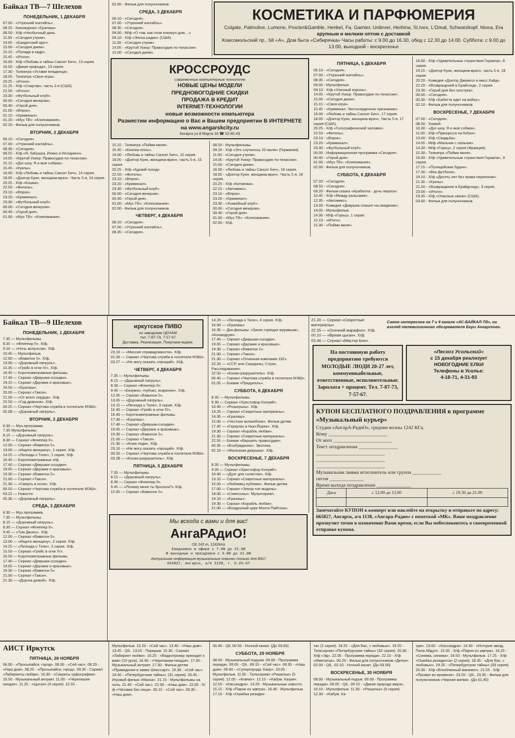Байкал ТВ—7 Шелехов
ПОНЕДЕЛЬНИК, 1 ДЕКАБРЯ
07.00 - «Утренний коктейль».
08.25 - Киножурнал «Ералаш».
08.50 - Х/ф «Необычный день.
11.00 - «Сегодня утром».
14.05 - «Бандитский круг».
15.00 - «Сегодня днем».
15.15 - «Попади в кадр».
15.45 - «Итоги».
16.00 - Х/ф «Любовь и тайны Сансет Бич», 13 серия.
16.50 - «Дикая природа», 13 серия.
17.30 - Телеигра «Устами младенца».
18.05 - Телеигра «Своя игра».
20.25 - «Итоги».
21.25 - Х/ф «Спартак», часть 2-я (США).
22.50 - «Итоги».
23.30 - «Футбольный клуб».
00.00 - «Сегодня вечером».
00.40 - «Герой дня».
01.00 - «Впрок».
01.10 - «Криминал».
01.20 - «Муз ТВ»: «Клипомания».
02.20 - Фильм для полуночников.
ВТОРНИК, 2 ДЕКАБРЯ
06.10 - «Сегодня».
07.00 - «Утренний коктейль».
08.30 - «Сегодня».
08.55 - Х/ф «Я, бабушка, Илико и Илларион».
14.05 - «Крутой Уокер: Правосудие по-техасски».
15.15 - «Дог-шоу. Я и моя собака».
15.45 - «Куклы».
16.00 - Х/ф «Любовь и тайны Сансет Бич», 14 серия.
18.05 - «Доктор Куин, женщина-врач». Часть 5-я, 14 серия.
20.25 - Х/ф «Кошка».
22.50 - «Фитиль».
23.10 - «Впрок».
23.20 - «Криминал».
23.30 - «Футбольный клуб».
00.00 - «Сегодня вечером».
00.40 - «Герой дня».
01.00 - «Муз ТВ»: «Клипомания».
02.00 - Фильм для полуночников.
СРЕДА, 3 ДЕКАБРЯ
06.10 - «Сегодня».
07.00 - «Утренний коктейль».
08.35 - «Сегодня».
09.00 - М/ф «О том, как гном покинул дом....»
09.10 - Х/ф «Эпоха радио» (США).
11.00 - «Сегодня утром».
14.05 - «Крутой Уокер: Правосудие по-техасски».
15.00 - «Сегодня днем».
КОСМЕТИКА И ПАРФЮМЕРИЯ
Colgate, Palmolive, Lumene, Procter&Gamble, Henkel, Fa, Garnier, Unilever, Herbina, St.Ives, L'Oreal, Schwarzkopf, Nivea, Era
крупным и мелким оптом с доставкой
Комсомольский пр., 58 «А», Дом быта «Сибирячка» Часы работы: с 9.00 до 16.30, обед с 12.30 до 14.00. Суббота: с 9.00 до 13.00, выходной - воскресенье
КРОССРОУДС
современные компьютерные технологии
НОВЫЕ ЦЕНЫ МОДЕЛИ
ПРЕДНОВОГОДНИЕ СКИДКИ
ПРОДАЖА В КРЕДИТ
INTERNET-ТЕХНОЛОГИИ
новые возможности компьютера
Разместим информацию о Вас и Вашем предприятии В ИНТЕРНЕТЕ
на www.angarskcity.ru
Ангарск ул.8 Марта 16 ☎ 52-65-43
15.15 - Телеигра «Пойми меня».
15.45 - «Кнопка-плюс».
16.00 - «Любовь и тайны Сансет Бич», 15 серия.
18.05 - «Доктор Куин, женщина-врач», часть 5-я, 15 серия.
20.25 - Х/ф «Адский поезд».
22.50 - «Фитиль».
23.10 - «Впрок».
23.20 - «Криминал».
23.30 - «Футбольный клуб».
00.00 - «Сегодня вечером».
00.40 - «Герой дня».
01.00 - «Муз ТВ»: «Клипомания».
02.00 - Фильм для полуночников.
ЧЕТВЕРГ, 4 ДЕКАБРЯ
06.10 - «Сегодня».
07.00 - «Утренний коктейль».
08.35 - «Сегодня».
08.50 - Мультфильмы.
09.20 - Х/ф «Это случилось 20 июля» (Германия).
11.00 - «Сегодня утром».
14.05 - «Крутой Уокер: Правосудие по-техасски».
15.00 - «Сегодня днем».
16.00 - «Любовь и тайны Сансет Бич», 16 серия.
18.05 - «Доктор Куин, женщина-врач». Часть 5-я, 16 серия.
20.25 - Х/ф «Китаянка».
22.15 - «Автомикс».
23.10 - «Впрок».
23.20 - «Криминал».
23.30 - «Хоккейный клуб».
00.00 - «Сегодня вечером».
00.40 - «Герой дня».
01.00 - «Муз ТВ»: «Клипомания».
02.00 - Х/ф.
ПЯТНИЦА, 5 ДЕКАБРЯ
06.10 - «Сегодня».
07.00 - «Утренний коктейль».
08.35 - «Сегодня».
09.00 - Мультфильм.
09.10 - Х/ф «Уличный король».
14.05 - «Крутой Уокер. Правосудие по-техасски».
15.00 - «Сегодня днем».
15.15 - «Своя игра».
15.45 - «Криминал. Чистосердечное признание».
16.00 - «Любовь и тайны Сансет Бич», 17 серия.
18.05 - «Доктор Куин, женщина-врач», Часть 5-я, 17 серия (США).
20.25 - Х/ф «Голографический человек».
22.50 - «Фитиль».
23.10 - «Впрок».
23.20 - «Криминал».
23.30 - «Футбольный клуб».
00.00 - Информационная программа «Сегодня».
00.40 - «Герой дня».
01.00 - «Муз ТВ»: «Клипомания».
02.00 - Фильм для полуночников.
СУББОТА, 6 ДЕКАБРЯ
07.20 - «Сегодня».
08.50 - «Сегодня».
09.20 - Фильм-сказка «Арабелла - дочь пирата».
10.45 - Х/ф «Между рельсами».
12.35 - «Автомикс».
13.00 - Комедия «Девушка спешит на свидание».
14.05 - Мультфильм.
14.30 - М/ф «Горец», 1 серия.
15.10 - «Итого».
15.30 - «Пойми меня».
16.00 - Х/ф «Удивительные странствия Геракла», 8 серия.
19.15 - «Доктор Куин, женщина-врач», часть 5-я, 18 серия.
20.20 - Комедия «Доктор Джекилл и мисс Хайд».
22.20 - «Возвращений в Брайсхед», 2 серия.
23.30 - «Герой дня без галстука».
00.00 - «Сегодня».
00.30 - Х/ф «Бабетта идет на войну».
02.10 - Фильм для полуночников.
ВОСКРЕСЕНЬЕ, 7 ДЕКАБРЯ
07.00 - «Сегодня».
08.00 - Хоккей.
10.30 - «Дог-шоу. Я и моя собака».
11.00 - Х/ф «Принцесса на бобах».
13.00 - Х/ф «Свадьба».
14.05 - М/ф «Мальчик с пальчик».
14.30 - М/ф «Горец», 2 серия (Франция).
15.30 - Телеигра «Пойми меня».
16.00 - Х/ф «Удивительные странствия Геракла», 9 серия.
17.15 - «Полицейские будни».
17.30 - «Век футбола».
19.10 - Х/ф «Десять лет без права переписки».
21.35 - «Куклы».
21.50 - «Возвращение в Брайдсхед», 3 серия.
23.00 - «Итоги».
23.35 - Х/ф «Опасные связи» (США).
03.00 - Фильм для полуночников.
Байкал ТВ—9 Шелехов
ПОНЕДЕЛЬНИК, 1 ДЕКАБРЯ
7.35 — Мультфильмы.
8.35 — «Флиппер II». Х/ф.
9.10 — «Ночь вопросов». Х/ф.
10.45 — Мультфильм.
12.00 — «Вавилон 5». Х/ф.
13.00 — «Дорожный патруль».
15.35 — «Грейс в огне IV». Х/ф.
16.45 — Короткометражные фильмы.
17.40 — Сериал «Девушки-соседки».
19.15 — Сериал «Дерзкие и красивые».
19.50 — «Ералаш».
20.00 — Сериал «Такси».
21.00 — «От всего сердца». Х/ф.
22.50 — «Год дракона». Х/ф.
00.25 — Сериал «Чертова служба в госпитале МЭШ».
05.08 — «Дорожный патруль».
ВТОРНИК, 2 ДЕКАБРЯ
6.30 — Муз.программа.
7.35 Мультфильмы.
8.15 — «Дорожный патруль».
8.30 — Сериал «Флиппер II».
12.00 — Сериал «Вавилон 5».
13.00 — «Ищите женщину», 1 серия. Х/ф.
14.25 — «Легенда о Тиле», 1 серия. Х/ф.
16.45 — Короткометражные х/ф.
17.40 — Сериал «Девушки-соседки».
19.05 — Сериал «Дерзкие и красивые».
19.30 — Сериал «Вавилон 5».
21.00 — Сериал «Такси».
21.30 — «Смерть в ночи». Х/ф.
00.50 — Сериал «Чертова служба в госпитале МЭШ».
03.22 — Новости.
05.30 — «Дорожный патруль».
СРЕДА, 3 ДЕКАБРЯ
6.30 — Муз.программа.
7.35 — Мультфильмы.
8.15 — «Дорожный патруль».
8.30 — Сериал «Флиппер II».
9.45 — «Том Джонс». Х/ф.
12.00 — Сериал «Вавилон 5».
13.00 — «Ищите женщину», 2 серия. Х/ф.
14.25 — «Легенда о Тиле», 2 серия. Х/ф.
15.50 — Сериал «Грейс в огне IV».
16.50 — Короткометражные фильмы.
17.40 — Сериал «Девушки-соседки».
19.05 — Сериал «Дерзкие и красивые».
19.30 — Сериал «Вавилон 5».
21.00 — Сериал «Такси».
21.30 — «Дорога домой». Х/ф.
иркутское ПИВО
по заводским ЦЕНАМ
тел. 7-87-73, 7-57-67
Доставка. Реализация. Покупаем ящики.
23.10 — «Миссия справедливости». Х/ф.
01.00 — Сериал «Чертова служба в госпитале МЭШ».
03.27 — «Не могу сказать «прощай». Х/ф.
ЧЕТВЕРГ, 4 ДЕКАБРЯ
7.35 — Мультфильмы.
8.15 — «Дорожный патруль».
8.30 — Сериал «Флиппер II».
9.45 — «Безумно, глубоко, искренне». Х/ф.
12.05 — Сериал «Вавилон 5».
13.05 — «Дорожный патруль».
14.15 — «Легенда о Тиле», 3 серия. Х/ф.
15.40 — Сериал «Грейс в огне IV».
16.40 — Короткометражные фильмы.
17.30 — «Ералаш».
17.40 — Сериал «Девушки-соседки».
19.05 — Сериал «Дерзкие и красивые».
19.30 — Сериал «Вавилон 5».
21.00 — Сериал «Такси».
21.30 — «Алая леди». Х/ф.
23.10 — «Не могу сказать «прощай». Х/ф.
00.50 — Сериал «Чертова служба в госпитале МЭШ».
03.28 — «Конан-разрушитель». Х/ф.
ПЯТНИЦА, 5 ДЕКАБРЯ
7.35 — Мультфильмы.
8.15 — «Дорожный патруль».
8.30 — Сериал «Флиппер II».
9.45 — «Почему меня ты бросила?» Х/ф.
12.05 — Сериал «Вавилон 5».
14.20 — «Легенда о Тиле», 4 серия. Х/ф.
16.00 — «Ералаш»
16.35 — Док.фильмы: «Запах горящих муравьев», «Конандрум».
17.40 — Сериал «Девушки-соседки».
19.05 — Сериал «Дерзкие и красивые».
19.30 — Сериал «Вавилон 5».
21.00 — Сериал «Такси».
21.30 — Сериал «Огненная компания 132».
22.20 — «ССР, или Скандалы, Слухи, Расследования».
22.50 — «Конан-разрушитель». Х/ф.
00.40 — Сериал «Чертова служба в госпитале МЭШ».
01.05 — Боевик «Предатель».
СУББОТА, 6 ДЕКАБРЯ
8.35 — Мультфильмы.
9.30 — Сериал «Христофор Колумб».
10.40 — «Розыгрыш». Х/ф.
13.20 — Сериал «Секретные материалы».
14.35 — «Ералаш».
15.00 — «Честное волшебное». Фильм детям.
17.45 — «Геркулес в Нью-Йорке». Х/ф.
19.30 — Сериал «Корабль любви».
21.30 — Сериал «Секретные материалы».
22.55 — Боевик «Вершить правосудие».
00.35 — «Возбуждение». Эротика.
02.10 — «Железная девушка». Х/ф.
ВОСКРЕСЕНЬЕ, 7 ДЕКАБРЯ
8.35 — Мультфильмы.
9.05 — Сериал «Христофор Колумб».
10.40 — «Дуэт для солистки». Х/ф.
13.10 — Сериал «Секретные материалы».
15.00 — «Любимец публики». Фильм детям.
17.00 — Сериал «Элиза топ-модель».
18.00 — «Симпсоны». Мультсериал.
19.10 — «Ералаш».
19.30 — Сериал «Корабль любви».
21.00 — «Воздушный цирк Монти Пайтона».
Мы всегда с вами и для вас!
АнгаРАдиО!
СВ 242 m, 1242kHz
Ежедневно в эфире с 7.00 до 21.00
В выходные и праздники с 9.00 до 21.00
Актуальная информация музыкальные новинки только для ВАС!
665827, Ангарск, а/я 1138, т. 6-25-57
21.30 — Сериал «Секретные материалы».
22.25 — «Осенний марафон». Х/ф.
00.10 — «Время цыган». Х/ф.
03.46 — Сериал «Мистер Бин».
Самое интересное на 7 и 9 канале «АС-БАЙКАЛ-ТВ», на взгляд телевизионного обозревателя Бори Ангарского.
На постоянную работу предприятию требуются МОЛОДЫЕ ЛЮДИ 20-27 лет, коммуникабельные, ответственные, исполнительные. Зарплата + процент. Тел. 7-87-73, 7-57-67.
«Лесхоз Усольский»
с 15 декабря реализует
НОВОГОДНИЕ ЕЛКИ
Телефоны в Усолье:
4-18-71, 4-31-93
КУПОН БЕСПЛАТНОГО ПОЗДРАВЛЕНИЯ в программе «Музыкальный курьер»
Студия «АнгарА-РадиО», средние волны 1242 КГц
Кому ________________________
От кого ________________________
Текст поздравления ________________
____________________________
____________________________
____________________________
Музыкальная заявка исполнитель или группа ____________
песня ______________
Время выхода поздравления ______________
| Дата | с 12.00 до 13.00 | с 19.30 до 21.00 |
Запечатайте КУПОН в конверт или наклейте на открытку и отправьте по адресу: 665827, Ангарск, а/я 1138, «Ангара-Радио» с пометкой «МК». Ваше поздравление прозвучит точно в назначение Вами время, если Вы побеспокоитесь о своевременной отправке купона.
АИСТ Иркутск
ПЯТНИЦА, 28 НОЯБРЯ
06.00 - «Просыпайся, город». 08.00 - «Сей час». 08.20 - «Наш дом». 08.25 - «Просыпайся, город». 09.35 - Сериал «Лабиринты любви». 10.30 - «Секреты орфографии». 10.50 - Музыкальный антракт. 11.00 - «Черепашки ниндзя». 11.25 - «Цыган» (4 серия). 12.55 -
Мультфильм. 13.20 - «Сей час». 13.40 - «Наш дом». 13.45 - QIL. 13.55 - Перерыв. 15.30 - Сериал «Лабиринт любви». 16.25 - «Видеотренер приходит к вам» (10 урок). 16.40 - «Черепашки ниндзя». 17.05 - Музыкальный антракт. 17.30 - Фильм детям «Привидения в замке Шпессарт». 19.30 - «Сей час». 19.40 - «Петербургские тайны». (31 серия). 20.45 - Игровой фильм «Маска». 21.15 - Мультфильмы на ночь. 21.40 - «Сей час». 22.00 - «Наш дом». 22.05 - Х/ф «Человек без лица». 00.15 - «Сей час». 00.35 - «Наш дом».
00.40 - QIL 00.50 - Ночной канал. (До 03.00)
СУББОТА, 29 НОЯБРЯ
08.00 - Музыкальный подъем. 09.00 - Программа передач. 09.05 - QIL. 09.15 - «Сей час». 09.35 - «Наш дом». 09.40 - «Супергорода. Каир». 10.05 - Мультфильм. 11.05 - Телесериал «Ришелье» (5 серия). 12.05 - «Ковчег». 12.15 - «Кабум. Казум». 12.50 - «Кассандра». 14.20 - Музыкальные новости. 15.15 - Х/ф «Парни из завтра». 16.40 - Мультфильм. 17.10 - Х/ф «Ошибка резиден-
та» (1 серия). 18.25 - «Для Вас, с любовью». 19.25 - Телесериал «Петербургские тайны» (32 серия). 20.30 - Х/ф «Эд». 22.05 - Программа передач. 22.10 - Х/ф «Имитатор». 00.20 - Фильм для полуночников «Детки». 02.00 - QIL. 02.10 - Ночной канал. (До 03.00)
ВОСКРЕСЕНЬЕ, 30 НОЯБРЯ
08.00 - Музыкальный подъм. 09.00 - Программа передач. 09.05 - QIL. 09.15 - «Дикая природа мира». 10.10 - Мультфильм. 11.30 - «Ришелье» (6 серия). 12.30 - «Кабум. Ка-
зум». 13.00 - «Кассандра». 14.30 - «История звезд. Пола Абдул». 15.05 - Х/ф «Парни из завтра». 16.25 - «Синема, синема». 16.50 - Мультфильм. 17.25 - Х/ф «Ошибка резидента» (2 серия). 18.35 - «Для Вас, с любовью». 19.25 - «Петербургские тайны» (33 серия). 20.30 - Х/ф «Влюбленный манекен». 21.55 - Х/ф «Провал во времени». 23.20 - QIL. 23.35 - Фильм для полуночников «Черная жатва». (До 01.45)